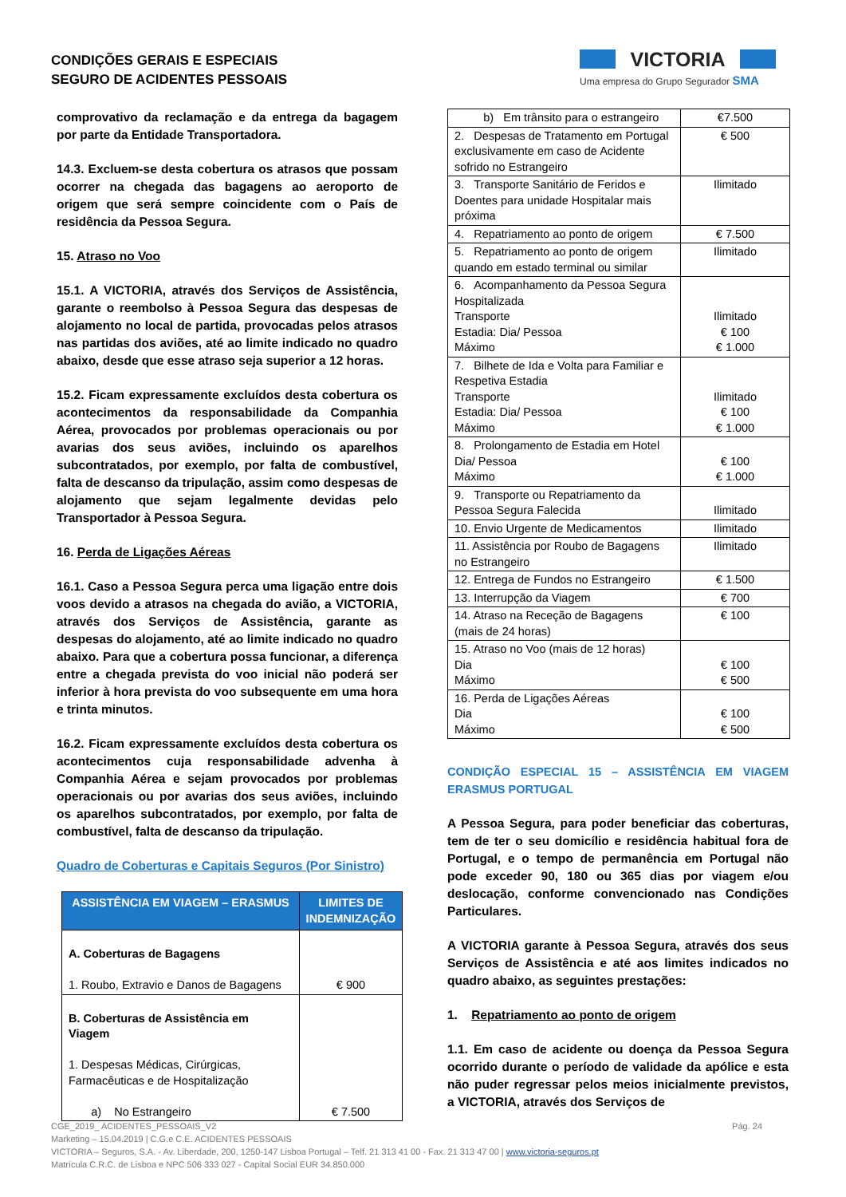CONDIÇÕES GERAIS E ESPECIAIS
SEGURO DE ACIDENTES PESSOAIS
VICTORIA
Uma empresa do Grupo Segurador SMA
comprovativo da reclamação e da entrega da bagagem por parte da Entidade Transportadora.
14.3. Excluem-se desta cobertura os atrasos que possam ocorrer na chegada das bagagens ao aeroporto de origem que será sempre coincidente com o País de residência da Pessoa Segura.
15. Atraso no Voo
15.1. A VICTORIA, através dos Serviços de Assistência, garante o reembolso à Pessoa Segura das despesas de alojamento no local de partida, provocadas pelos atrasos nas partidas dos aviões, até ao limite indicado no quadro abaixo, desde que esse atraso seja superior a 12 horas.
15.2. Ficam expressamente excluídos desta cobertura os acontecimentos da responsabilidade da Companhia Aérea, provocados por problemas operacionais ou por avarias dos seus aviões, incluindo os aparelhos subcontratados, por exemplo, por falta de combustível, falta de descanso da tripulação, assim como despesas de alojamento que sejam legalmente devidas pelo Transportador à Pessoa Segura.
16. Perda de Ligações Aéreas
16.1. Caso a Pessoa Segura perca uma ligação entre dois voos devido a atrasos na chegada do avião, a VICTORIA, através dos Serviços de Assistência, garante as despesas do alojamento, até ao limite indicado no quadro abaixo. Para que a cobertura possa funcionar, a diferença entre a chegada prevista do voo inicial não poderá ser inferior à hora prevista do voo subsequente em uma hora e trinta minutos.
16.2. Ficam expressamente excluídos desta cobertura os acontecimentos cuja responsabilidade advenha à Companhia Aérea e sejam provocados por problemas operacionais ou por avarias dos seus aviões, incluindo os aparelhos subcontratados, por exemplo, por falta de combustível, falta de descanso da tripulação.
Quadro de Coberturas e Capitais Seguros (Por Sinistro)
| ASSISTÊNCIA EM VIAGEM – ERASMUS | LIMITES DE INDEMNIZAÇÃO |
| --- | --- |
| A. Coberturas de Bagagens 1. Roubo, Extravio e Danos de Bagagens | € 900 |
| B. Coberturas de Assistência em Viagem 1. Despesas Médicas, Cirúrgicas, Farmacêuticas e de Hospitalização a) No Estrangeiro | € 7.500 |
| b) Em trânsito para o estrangeiro | €7.500 |
| 2. Despesas de Tratamento em Portugal exclusivamente em caso de Acidente sofrido no Estrangeiro | € 500 |
| 3. Transporte Sanitário de Feridos e Doentes para unidade Hospitalar mais próxima | Ilimitado |
| 4. Repatriamento ao ponto de origem | € 7.500 |
| 5. Repatriamento ao ponto de origem quando em estado terminal ou similar | Ilimitado |
| 6. Acompanhamento da Pessoa Segura Hospitalizada Transporte Estadia: Dia/ Pessoa Máximo | Ilimitado € 100 € 1.000 |
| 7. Bilhete de Ida e Volta para Familiar e Respetiva Estadia Transporte Estadia: Dia/ Pessoa Máximo | Ilimitado € 100 € 1.000 |
| 8. Prolongamento de Estadia em Hotel Dia/ Pessoa Máximo | € 100 € 1.000 |
| 9. Transporte ou Repatriamento da Pessoa Segura Falecida | Ilimitado |
| 10. Envio Urgente de Medicamentos | Ilimitado |
| 11. Assistência por Roubo de Bagagens no Estrangeiro | Ilimitado |
| 12. Entrega de Fundos no Estrangeiro | € 1.500 |
| 13. Interrupção da Viagem | € 700 |
| 14. Atraso na Receção de Bagagens (mais de 24 horas) | € 100 |
| 15. Atraso no Voo (mais de 12 horas) Dia Máximo | € 100 € 500 |
| 16. Perda de Ligações Aéreas Dia Máximo | € 100 € 500 |
CONDIÇÃO ESPECIAL 15 – ASSISTÊNCIA EM VIAGEM ERASMUS PORTUGAL
A Pessoa Segura, para poder beneficiar das coberturas, tem de ter o seu domicílio e residência habitual fora de Portugal, e o tempo de permanência em Portugal não pode exceder 90, 180 ou 365 dias por viagem e/ou deslocação, conforme convencionado nas Condições Particulares.
A VICTORIA garante à Pessoa Segura, através dos seus Serviços de Assistência e até aos limites indicados no quadro abaixo, as seguintes prestações:
1. Repatriamento ao ponto de origem
1.1. Em caso de acidente ou doença da Pessoa Segura ocorrido durante o período de validade da apólice e esta não puder regressar pelos meios inicialmente previstos, a VICTORIA, através dos Serviços de
Pág. 24 CGE_2019_ ACIDENTES_PESSOAIS_V2
Marketing – 15.04.2019 | C.G.e C.E. ACIDENTES PESSOAIS
VICTORIA – Seguros, S.A. - Av. Liberdade, 200, 1250-147 Lisboa Portugal – Telf. 21 313 41 00 - Fax. 21 313 47 00 | www.victoria-seguros.pt
Matrícula C.R.C. de Lisboa e NPC 506 333 027 - Capital Social EUR 34.850.000